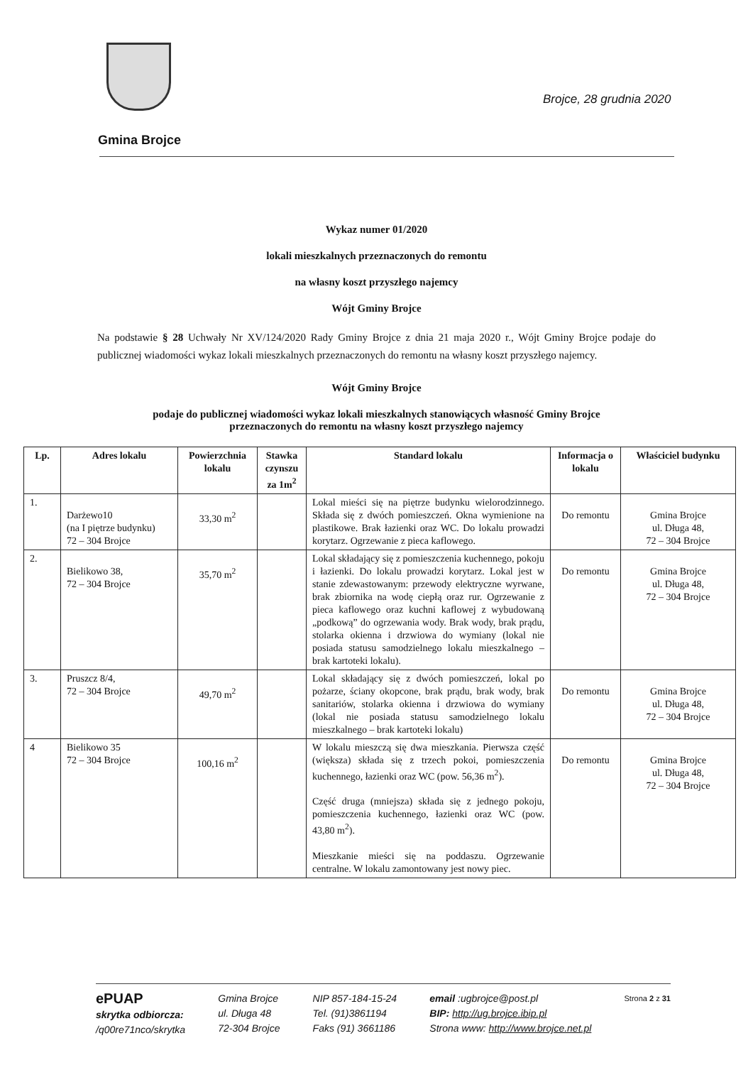Brojce, 28 grudnia 2020
Gmina Brojce
Wykaz numer 01/2020
lokali mieszkalnych przeznaczonych do remontu
na własny koszt przyszłego najemcy
Wójt Gminy Brojce
Na podstawie § 28 Uchwały Nr XV/124/2020 Rady Gminy Brojce z dnia 21 maja 2020 r., Wójt Gminy Brojce podaje do publicznej wiadomości wykaz lokali mieszkalnych przeznaczonych do remontu na własny koszt przyszłego najemcy.
Wójt Gminy Brojce
podaje do publicznej wiadomości wykaz lokali mieszkalnych stanowiących własność Gminy Brojce
przeznaczonych do remontu na własny koszt przyszłego najemcy
| Lp. | Adres lokalu | Powierzchnia lokalu | Stawka czynszu za 1m<sup>2</sup> | Standard lokalu | Informacja o lokalu | Właściciel budynku |
| --- | --- | --- | --- | --- | --- | --- |
| 1. | Darżewo10 (na I piętrze budynku) 72 – 304 Brojce | 33,30 m<sup>2</sup> | | Lokal mieści się na piętrze budynku wielorodzinnego. Składa się z dwóch pomieszczeń. Okna wymienione na plastikowe. Brak łazienki oraz WC. Do lokalu prowadzi korytarz. Ogrzewanie z pieca kaflowego. | Do remontu | Gmina Brojce ul. Długa 48, 72 – 304 Brojce |
| 2. | Bielikowo 38, 72 – 304 Brojce | 35,70 m<sup>2</sup> | | Lokal składający się z pomieszczenia kuchennego, pokoju i łazienki. Do lokalu prowadzi korytarz. Lokal jest w stanie zdewastowanym: przewody elektryczne wyrwane, brak zbiornika na wodę ciepłą oraz rur. Ogrzewanie z pieca kaflowego oraz kuchni kaflowej z wybudowaną „podkową” do ogrzewania wody. Brak wody, brak prądu, stolarka okienna i drzwiowa do wymiany (lokal nie posiada statusu samodzielnego lokalu mieszkalnego – brak kartoteki lokalu). | Do remontu | Gmina Brojce ul. Długa 48, 72 – 304 Brojce |
| 3. | Pruszcz 8/4, 72 – 304 Brojce | 49,70 m<sup>2</sup> | | Lokal składający się z dwóch pomieszczeń, lokal po pożarze, ściany okopcone, brak prądu, brak wody, brak sanitariów, stolarka okienna i drzwiowa do wymiany (lokal nie posiada statusu samodzielnego lokalu mieszkalnego – brak kartoteki lokalu) | Do remontu | Gmina Brojce ul. Długa 48, 72 – 304 Brojce |
| 4 | Bielikowo 35 72 – 304 Brojce | 100,16 m<sup>2</sup> | | W lokalu mieszczą się dwa mieszkania. Pierwsza część (większa) składa się z trzech pokoi, pomieszczenia kuchennego, łazienki oraz WC (pow. 56,36 m<sup>2</sup>). Część druga (mniejsza) składa się z jednego pokoju, pomieszczenia kuchennego, łazienki oraz WC (pow. 43,80 m<sup>2</sup>). Mieszkanie mieści się na poddaszu. Ogrzewanie centralne. W lokalu zamontowany jest nowy piec. | Do remontu | Gmina Brojce ul. Długa 48, 72 – 304 Brojce |
ePUAP
skrytka odbiorcza:
/q00re71nco/skrytka
Gmina Brojce
ul. Długa 48
72-304 Brojce
NIP 857-184-15-24
Tel. (91)3861194
Faks (91) 3661186
email :ugbrojce@post.pl
BIP: http://ug.brojce.ibip.pl
Strona www: http://www.brojce.net.pl
Strona 2 z 31